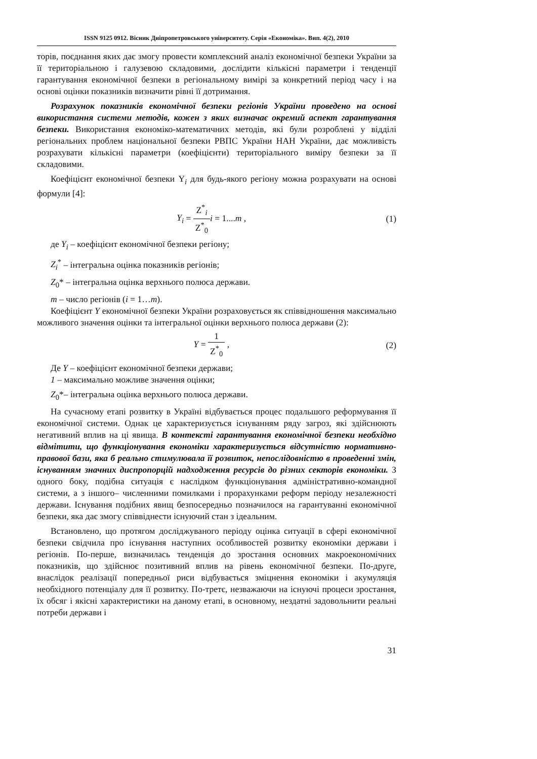ISSN 9125 0912. Вісник Дніпропетровського університету. Серія «Економіка». Вип. 4(2), 2010
торів, поєднання яких дає змогу провести комплексний аналіз економічної безпеки України за її територіальною і галузевою складовими, дослідити кількісні параметри і тенденції гарантування економічної безпеки в регіональному вимірі за конкретний період часу і на основі оцінки показників визначити рівні її дотримання.
Розрахунок показників економічної безпеки регіонів України проведено на основі використання системи методів, кожен з яких визначає окремий аспект гарантування безпеки. Використання економіко-математичних методів, які були розроблені у відділі регіональних проблем національної безпеки РВПС України НАН України, дає можливість розрахувати кількісні параметри (коефіцієнти) територіального виміру безпеки за її складовими.
Коефіцієнт економічної безпеки Y<sub>i</sub> для будь-якого регіону можна розрахувати на основі формули [4]:
Y<sub>i</sub> = Z<sup>*</sup><sub>i</sub> Z<sup>*</sup><sub>0</sub> i = 1....m , (1)
де Y<sub>i</sub> – коефіцієнт економічної безпеки регіону;
Z<sub>i</sub><sup>*</sup> – інтегральна оцінка показників регіонів;
Z<sub>0</sub>* – інтегральна оцінка верхнього полюса держави.
m – число регіонів (i = 1…m).
Коефіцієнт Y економічної безпеки України розраховується як співвідношення максимально можливого значення оцінки та інтегральної оцінки верхнього полюса держави (2):
Y = 1 Z<sup>*</sup><sub>0</sub> , (2)
Де Y – коефіцієнт економічної безпеки держави;
1 – максимально можливе значення оцінки;
Z<sub>0</sub>*– інтегральна оцінка верхнього полюса держави.
На сучасному етапі розвитку в Україні відбувається процес подальшого реформування її економічної системи. Однак це характеризується існуванням ряду загроз, які здійснюють негативний вплив на ці явища. В контексті гарантування економічної безпеки необхідно відмітити, що функціонування економіки характеризується відсутністю нормативно-правової бази, яка б реально стимулювала її розвиток, непослідовністю в проведенні змін, існуванням значних диспропорцій надходження ресурсів до різних секторів економіки. З одного боку, подібна ситуація є наслідком функціонування адміністративно-командної системи, а з іншого– численними помилками і прорахунками реформ періоду незалежності держави. Існування подібних явищ безпосередньо позначилося на гарантуванні економічної безпеки, яка дає змогу співвіднести існуючий стан з ідеальним.
Встановлено, що протягом досліджуваного періоду оцінка ситуації в сфері економічної безпеки свідчила про існування наступних особливостей розвитку економіки держави і регіонів. По-перше, визначилась тенденція до зростання основних макроекономічних показників, що здійснює позитивний вплив на рівень економічної безпеки. По-друге, внаслідок реалізації попередньої риси відбувається зміцнення економіки і акумуляція необхідного потенціалу для її розвитку. По-третє, незважаючи на існуючі процеси зростання, їх обсяг і якісні характеристики на даному етапі, в основному, нездатні задовольнити реальні потреби держави і
31